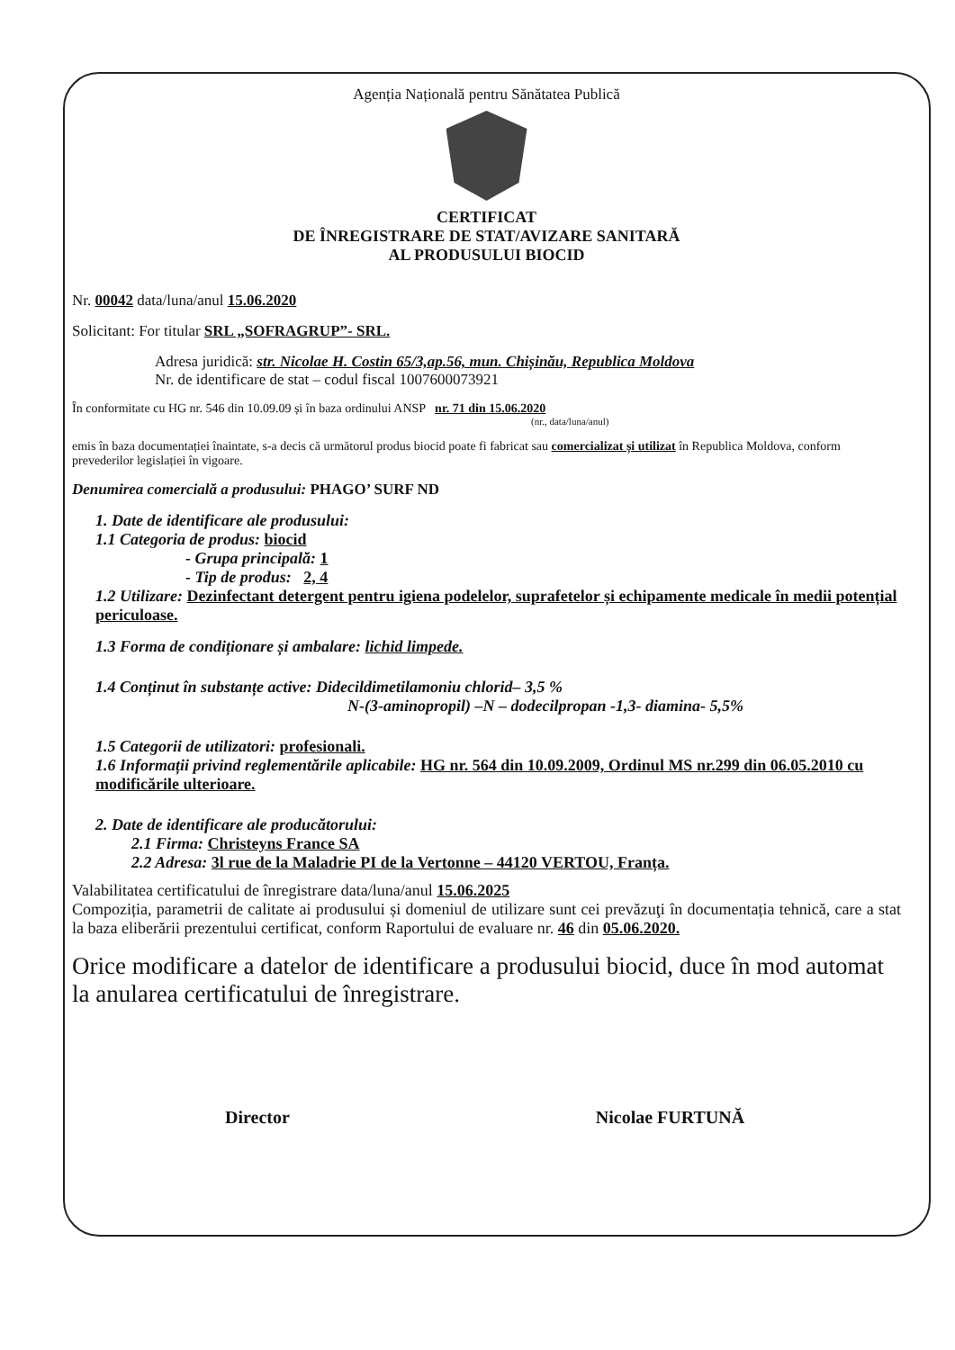Agenția Națională pentru Sănătatea Publică
CERTIFICAT
DE ÎNREGISTRARE DE STAT/AVIZARE SANITARĂ
AL PRODUSULUI BIOCID
Nr. 00042 data/luna/anul 15.06.2020
Solicitant: For titular SRL „SOFRAGRUP”- SRL.
Adresa juridică: str. Nicolae H. Costin 65/3,ap.56, mun. Chișinău, Republica Moldova
Nr. de identificare de stat – codul fiscal 1007600073921
În conformitate cu HG nr. 546 din 10.09.09 și în baza ordinului ANSP nr. 71 din 15.06.2020
(nr., data/luna/anul)
emis în baza documentației înaintate, s-a decis că următorul produs biocid poate fi fabricat sau comercializat și utilizat în Republica Moldova, conform prevederilor legislației în vigoare.
Denumirea comercială a produsului: PHAGO’ SURF ND
1. Date de identificare ale produsului:
1.1 Categoria de produs: biocid
- Grupa principală: 1
- Tip de produs: 2, 4
1.2 Utilizare: Dezinfectant detergent pentru igiena podelelor, suprafetelor și echipamente medicale în medii potențial periculoase.
1.3 Forma de condiționare și ambalare: lichid limpede.
1.4 Conținut în substanțe active: Didecildimetilamoniu chlorid– 3,5 %
N-(3-aminopropil) –N – dodecilpropan -1,3- diamina- 5,5%
1.5 Categorii de utilizatori: profesionali.
1.6 Informații privind reglementările aplicabile: HG nr. 564 din 10.09.2009, Ordinul MS nr.299 din 06.05.2010 cu modificările ulterioare.
2. Date de identificare ale producătorului:
2.1 Firma: Christeyns France SA
2.2 Adresa: 3l rue de la Maladrie PI de la Vertonne – 44120 VERTOU, Franța.
Valabilitatea certificatului de înregistrare data/luna/anul 15.06.2025
Compoziția, parametrii de calitate ai produsului și domeniul de utilizare sunt cei prevăzuţi în documentația tehnică, care a stat la baza eliberării prezentului certificat, conform Raportului de evaluare nr. 46 din 05.06.2020.
Orice modificare a datelor de identificare a produsului biocid, duce în mod automat la anularea certificatului de înregistrare.
Director Nicolae FURTUNĂ